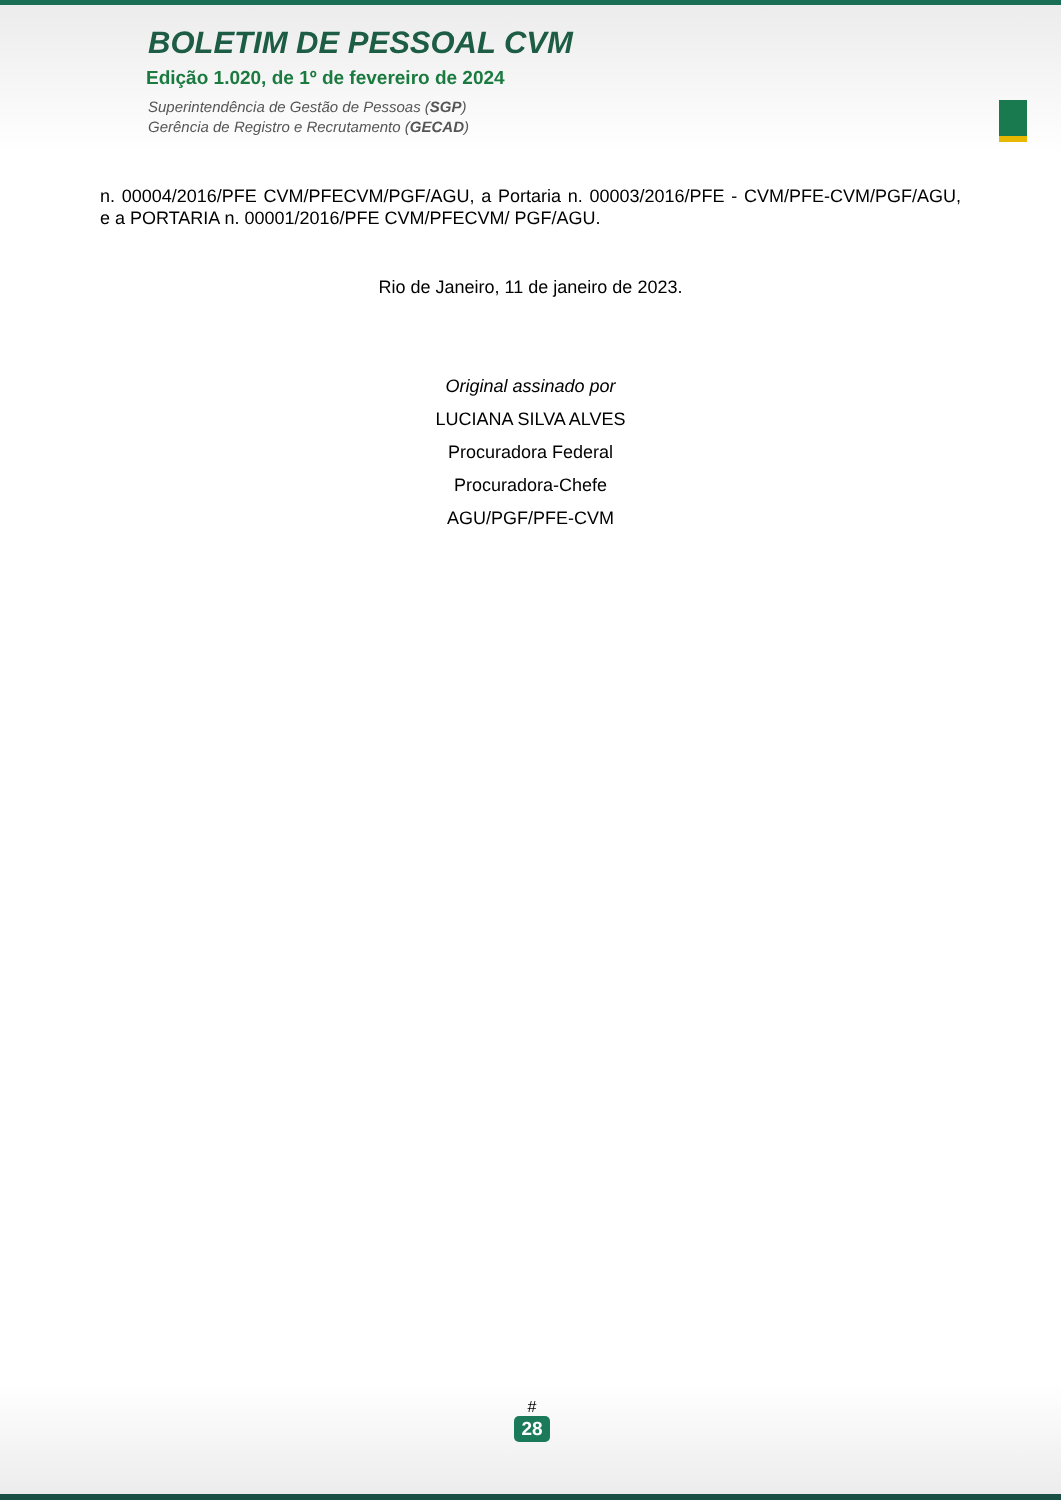BOLETIM DE PESSOAL CVM
Edição 1.020, de 1º de fevereiro de 2024
Superintendência de Gestão de Pessoas (SGP)
Gerência de Registro e Recrutamento (GECAD)
n. 00004/2016/PFE CVM/PFECVM/PGF/AGU, a Portaria n. 00003/2016/PFE - CVM/PFE-CVM/PGF/AGU, e a PORTARIA n. 00001/2016/PFE CVM/PFECVM/ PGF/AGU.
Rio de Janeiro, 11 de janeiro de 2023.
Original assinado por
LUCIANA SILVA ALVES
Procuradora Federal
Procuradora-Chefe
AGU/PGF/PFE-CVM
#
28